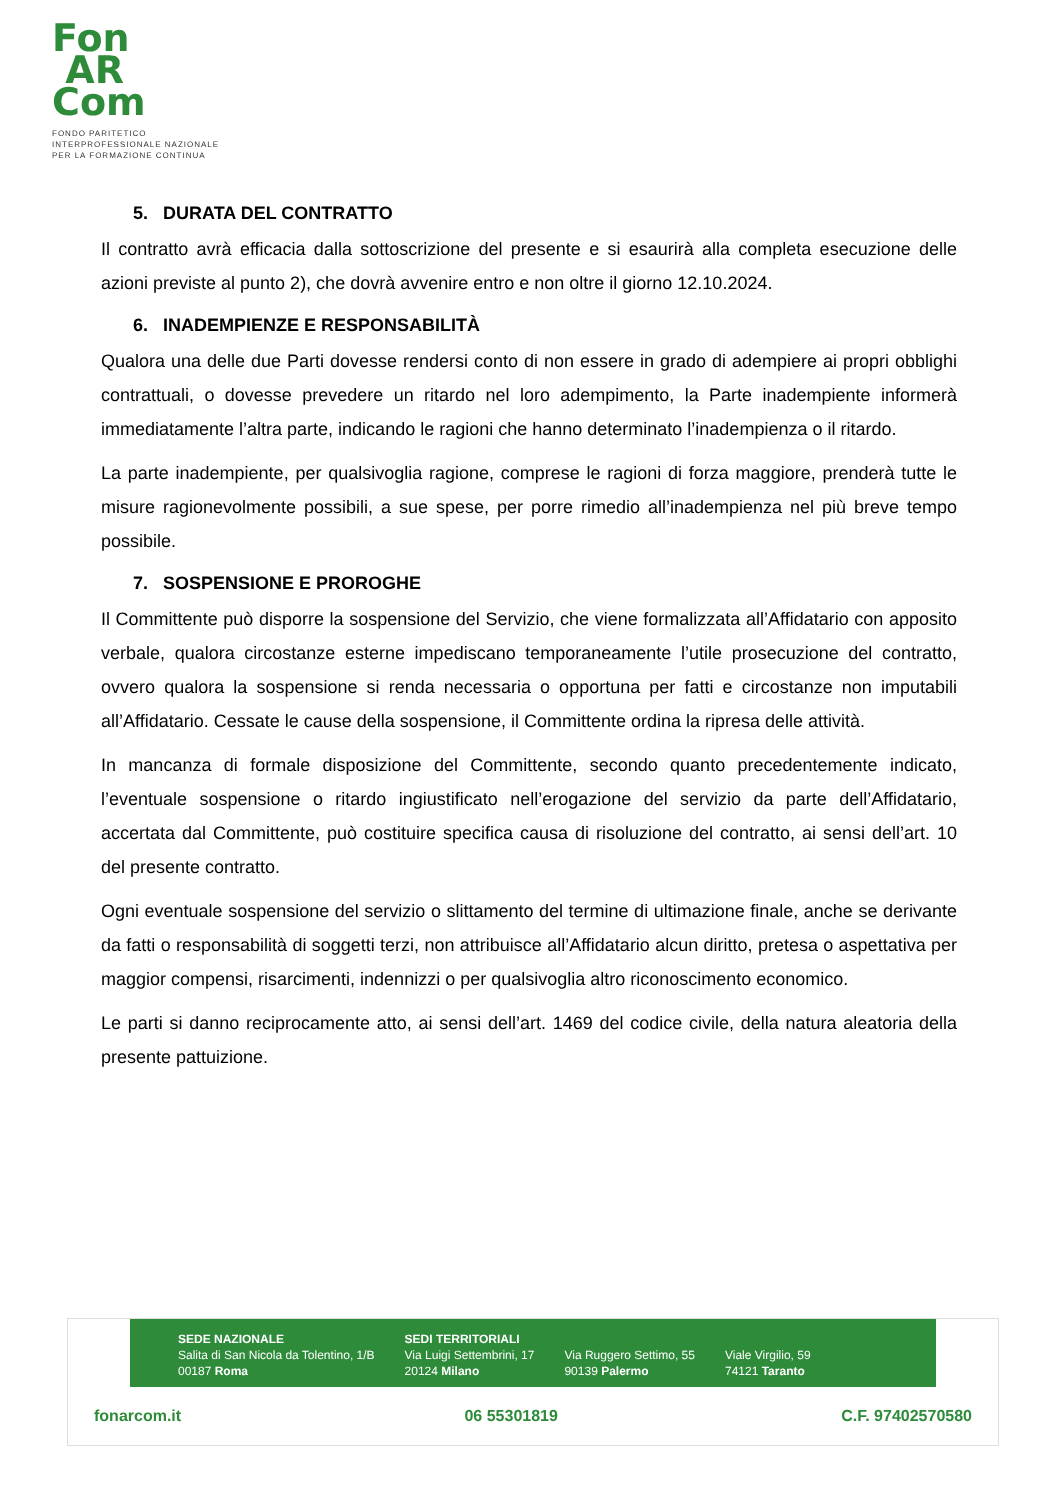Fon
AR
Com
FONDO PARITETICO
INTERPROFESSIONALE NAZIONALE
PER LA FORMAZIONE CONTINUA
5. DURATA DEL CONTRATTO
Il contratto avrà efficacia dalla sottoscrizione del presente e si esaurirà alla completa esecuzione delle azioni previste al punto 2), che dovrà avvenire entro e non oltre il giorno 12.10.2024.
6. INADEMPIENZE E RESPONSABILITÀ
Qualora una delle due Parti dovesse rendersi conto di non essere in grado di adempiere ai propri obblighi contrattuali, o dovesse prevedere un ritardo nel loro adempimento, la Parte inadempiente informerà immediatamente l’altra parte, indicando le ragioni che hanno determinato l’inadempienza o il ritardo.
La parte inadempiente, per qualsivoglia ragione, comprese le ragioni di forza maggiore, prenderà tutte le misure ragionevolmente possibili, a sue spese, per porre rimedio all’inadempienza nel più breve tempo possibile.
7. SOSPENSIONE E PROROGHE
Il Committente può disporre la sospensione del Servizio, che viene formalizzata all’Affidatario con apposito verbale, qualora circostanze esterne impediscano temporaneamente l’utile prosecuzione del contratto, ovvero qualora la sospensione si renda necessaria o opportuna per fatti e circostanze non imputabili all’Affidatario. Cessate le cause della sospensione, il Committente ordina la ripresa delle attività.
In mancanza di formale disposizione del Committente, secondo quanto precedentemente indicato, l’eventuale sospensione o ritardo ingiustificato nell’erogazione del servizio da parte dell’Affidatario, accertata dal Committente, può costituire specifica causa di risoluzione del contratto, ai sensi dell’art. 10 del presente contratto.
Ogni eventuale sospensione del servizio o slittamento del termine di ultimazione finale, anche se derivante da fatti o responsabilità di soggetti terzi, non attribuisce all’Affidatario alcun diritto, pretesa o aspettativa per maggior compensi, risarcimenti, indennizzi o per qualsivoglia altro riconoscimento economico.
Le parti si danno reciprocamente atto, ai sensi dell’art. 1469 del codice civile, della natura aleatoria della presente pattuizione.
SEDE NAZIONALE
Salita di San Nicola da Tolentino, 1/B
00187 Roma
SEDI TERRITORIALI
Via Luigi Settembrini, 17
20124 Milano
Via Ruggero Settimo, 55
90139 Palermo
Viale Virgilio, 59
74121 Taranto
fonarcom.it 06 55301819 C.F. 97402570580